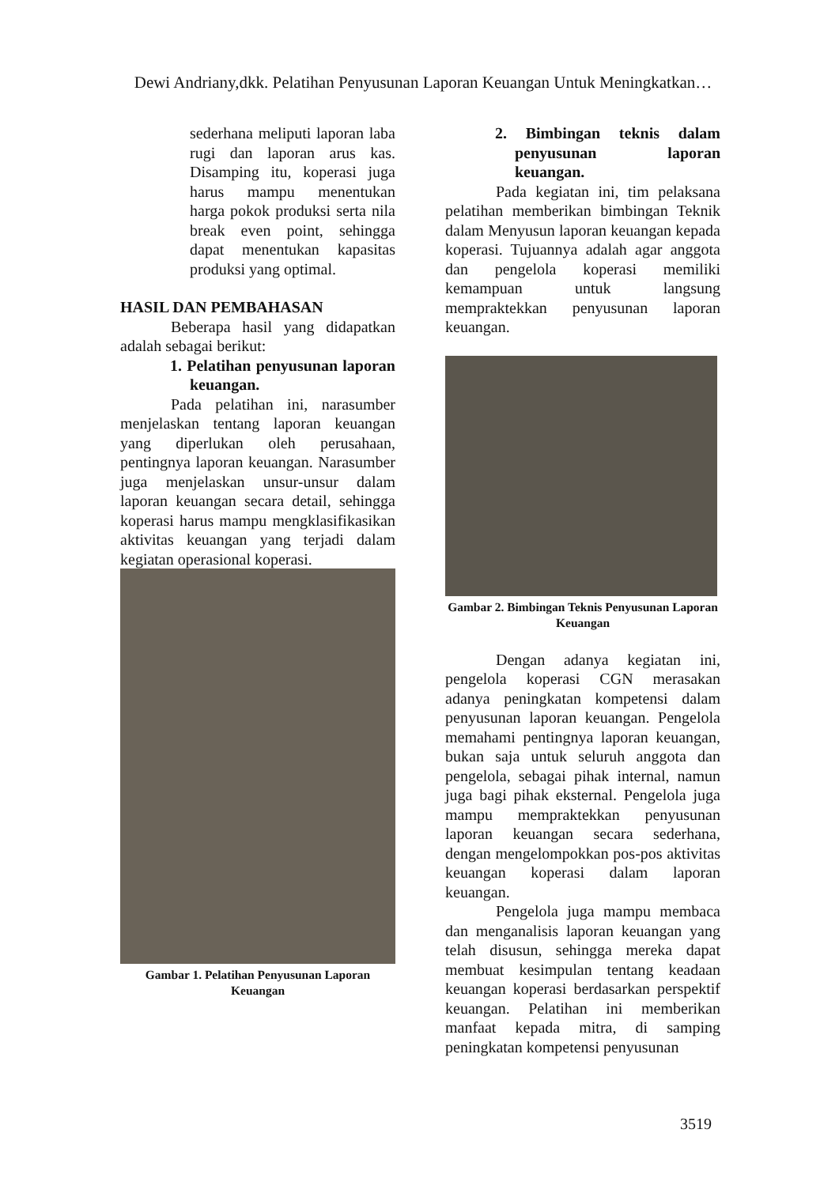Dewi Andriany,dkk. Pelatihan Penyusunan Laporan Keuangan Untuk Meningkatkan…
sederhana meliputi laporan laba rugi dan laporan arus kas. Disamping itu, koperasi juga harus mampu menentukan harga pokok produksi serta nila break even point, sehingga dapat menentukan kapasitas produksi yang optimal.
HASIL DAN PEMBAHASAN
Beberapa hasil yang didapatkan adalah sebagai berikut:
1. Pelatihan penyusunan laporan keuangan.
Pada pelatihan ini, narasumber menjelaskan tentang laporan keuangan yang diperlukan oleh perusahaan, pentingnya laporan keuangan. Narasumber juga menjelaskan unsur-unsur dalam laporan keuangan secara detail, sehingga koperasi harus mampu mengklasifikasikan aktivitas keuangan yang terjadi dalam kegiatan operasional koperasi.
Gambar 1. Pelatihan Penyusunan Laporan Keuangan
2. Bimbingan teknis dalam penyusunan laporan keuangan.
Pada kegiatan ini, tim pelaksana pelatihan memberikan bimbingan Teknik dalam Menyusun laporan keuangan kepada koperasi. Tujuannya adalah agar anggota dan pengelola koperasi memiliki kemampuan untuk langsung mempraktekkan penyusunan laporan keuangan.
Gambar 2. Bimbingan Teknis Penyusunan Laporan Keuangan
Dengan adanya kegiatan ini, pengelola koperasi CGN merasakan adanya peningkatan kompetensi dalam penyusunan laporan keuangan. Pengelola memahami pentingnya laporan keuangan, bukan saja untuk seluruh anggota dan pengelola, sebagai pihak internal, namun juga bagi pihak eksternal. Pengelola juga mampu mempraktekkan penyusunan laporan keuangan secara sederhana, dengan mengelompokkan pos-pos aktivitas keuangan koperasi dalam laporan keuangan.
Pengelola juga mampu membaca dan menganalisis laporan keuangan yang telah disusun, sehingga mereka dapat membuat kesimpulan tentang keadaan keuangan koperasi berdasarkan perspektif keuangan. Pelatihan ini memberikan manfaat kepada mitra, di samping peningkatan kompetensi penyusunan
3519